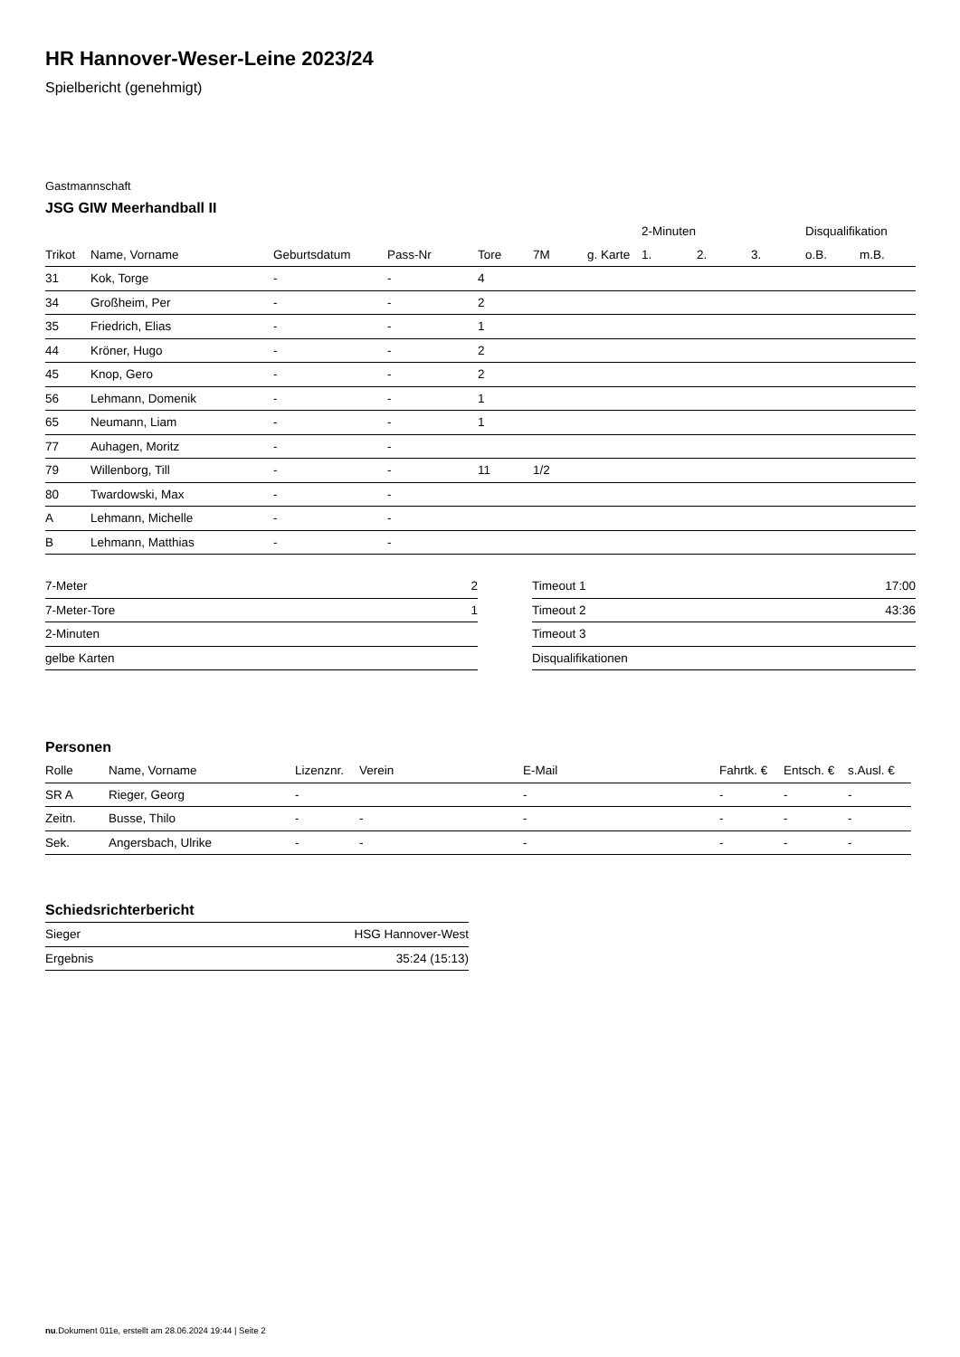HR Hannover-Weser-Leine 2023/24
Spielbericht (genehmigt)
Gastmannschaft
JSG GIW Meerhandball II
| | | | | | | | 2-Minuten | | | Disqualifikation | |
| --- | --- | --- | --- | --- | --- | --- | --- | --- | --- | --- | --- |
| Trikot | Name, Vorname | Geburtsdatum | Pass-Nr | Tore | 7M | g. Karte | 1. | 2. | 3. | o.B. | m.B. |
| 31 | Kok, Torge | - | - | 4 | | | | | | | |
| 34 | Großheim, Per | - | - | 2 | | | | | | | |
| 35 | Friedrich, Elias | - | - | 1 | | | | | | | |
| 44 | Kröner, Hugo | - | - | 2 | | | | | | | |
| 45 | Knop, Gero | - | - | 2 | | | | | | | |
| 56 | Lehmann, Domenik | - | - | 1 | | | | | | | |
| 65 | Neumann, Liam | - | - | 1 | | | | | | | |
| 77 | Auhagen, Moritz | - | - | | | | | | | | |
| 79 | Willenborg, Till | - | - | 11 | 1/2 | | | | | | |
| 80 | Twardowski, Max | - | - | | | | | | | | |
| A | Lehmann, Michelle | - | - | | | | | | | | |
| B | Lehmann, Matthias | - | - | | | | | | | | |
| 7-Meter | 2 |
| 7-Meter-Tore | 1 |
| 2-Minuten | |
| gelbe Karten | |
| Timeout 1 | 17:00 |
| Timeout 2 | 43:36 |
| Timeout 3 | |
| Disqualifikationen | |
Personen
| Rolle | Name, Vorname | Lizenznr. | Verein | E-Mail | Fahrtk. € | Entsch. € | s.Ausl. € |
| --- | --- | --- | --- | --- | --- | --- | --- |
| SR A | Rieger, Georg | - | | - | - | - | - |
| Zeitn. | Busse, Thilo | - | - | - | - | - | - |
| Sek. | Angersbach, Ulrike | - | - | - | - | - | - |
Schiedsrichterbericht
| Sieger | HSG Hannover-West |
| Ergebnis | 35:24 (15:13) |
nu.Dokument 011e, erstellt am 28.06.2024 19:44 | Seite 2